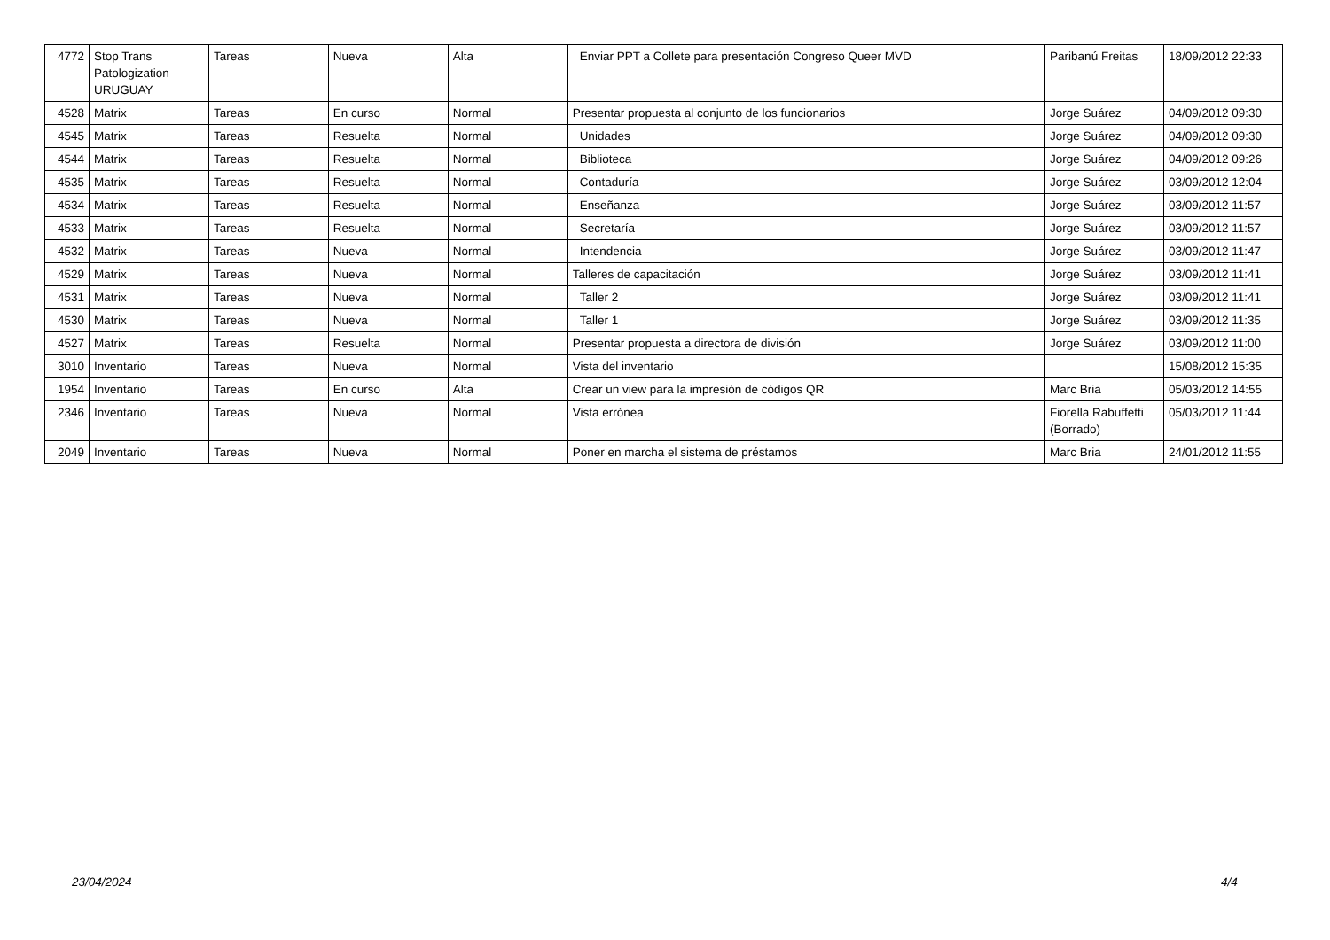| 4772 | Stop Trans Patologization URUGUAY | Tareas | Nueva | Alta | Enviar PPT a Collete para presentación Congreso Queer MVD | Paribanú Freitas | 18/09/2012 22:33 |
| 4528 | Matrix | Tareas | En curso | Normal | Presentar propuesta al conjunto de los funcionarios | Jorge Suárez | 04/09/2012 09:30 |
| 4545 | Matrix | Tareas | Resuelta | Normal | Unidades | Jorge Suárez | 04/09/2012 09:30 |
| 4544 | Matrix | Tareas | Resuelta | Normal | Biblioteca | Jorge Suárez | 04/09/2012 09:26 |
| 4535 | Matrix | Tareas | Resuelta | Normal | Contaduría | Jorge Suárez | 03/09/2012 12:04 |
| 4534 | Matrix | Tareas | Resuelta | Normal | Enseñanza | Jorge Suárez | 03/09/2012 11:57 |
| 4533 | Matrix | Tareas | Resuelta | Normal | Secretaría | Jorge Suárez | 03/09/2012 11:57 |
| 4532 | Matrix | Tareas | Nueva | Normal | Intendencia | Jorge Suárez | 03/09/2012 11:47 |
| 4529 | Matrix | Tareas | Nueva | Normal | Talleres de capacitación | Jorge Suárez | 03/09/2012 11:41 |
| 4531 | Matrix | Tareas | Nueva | Normal | Taller 2 | Jorge Suárez | 03/09/2012 11:41 |
| 4530 | Matrix | Tareas | Nueva | Normal | Taller 1 | Jorge Suárez | 03/09/2012 11:35 |
| 4527 | Matrix | Tareas | Resuelta | Normal | Presentar propuesta a directora de división | Jorge Suárez | 03/09/2012 11:00 |
| 3010 | Inventario | Tareas | Nueva | Normal | Vista del inventario | | 15/08/2012 15:35 |
| 1954 | Inventario | Tareas | En curso | Alta | Crear un view para la impresión de códigos QR | Marc Bria | 05/03/2012 14:55 |
| 2346 | Inventario | Tareas | Nueva | Normal | Vista errónea | Fiorella Rabuffetti (Borrado) | 05/03/2012 11:44 |
| 2049 | Inventario | Tareas | Nueva | Normal | Poner en marcha el sistema de préstamos | Marc Bria | 24/01/2012 11:55 |
23/04/2024 4/4